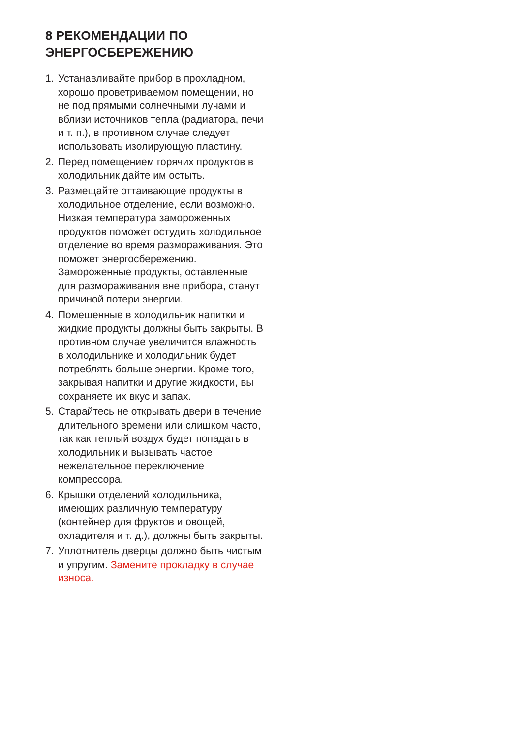8 РЕКОМЕНДАЦИИ ПО ЭНЕРГОСБЕРЕЖЕНИЮ
1. Устанавливайте прибор в прохладном, хорошо проветриваемом помещении, но не под прямыми солнечными лучами и вблизи источников тепла (радиатора, печи и т. п.), в противном случае следует использовать изолирующую пластину.
2. Перед помещением горячих продуктов в холодильник дайте им остыть.
3. Размещайте оттаивающие продукты в холодильное отделение, если возможно. Низкая температура замороженных продуктов поможет остудить холодильное отделение во время размораживания. Это поможет энергосбережению. Замороженные продукты, оставленные для размораживания вне прибора, станут причиной потери энергии.
4. Помещенные в холодильник напитки и жидкие продукты должны быть закрыты. В противном случае увеличится влажность в холодильнике и холодильник будет потреблять больше энергии. Кроме того, закрывая напитки и другие жидкости, вы сохраняете их вкус и запах.
5. Старайтесь не открывать двери в течение длительного времени или слишком часто, так как теплый воздух будет попадать в холодильник и вызывать частое нежелательное переключение компрессора.
6. Крышки отделений холодильника, имеющих различную температуру (контейнер для фруктов и овощей, охладителя и т. д.), должны быть закрыты.
7. Уплотнитель дверцы должно быть чистым и упругим. Замените прокладку в случае износа.